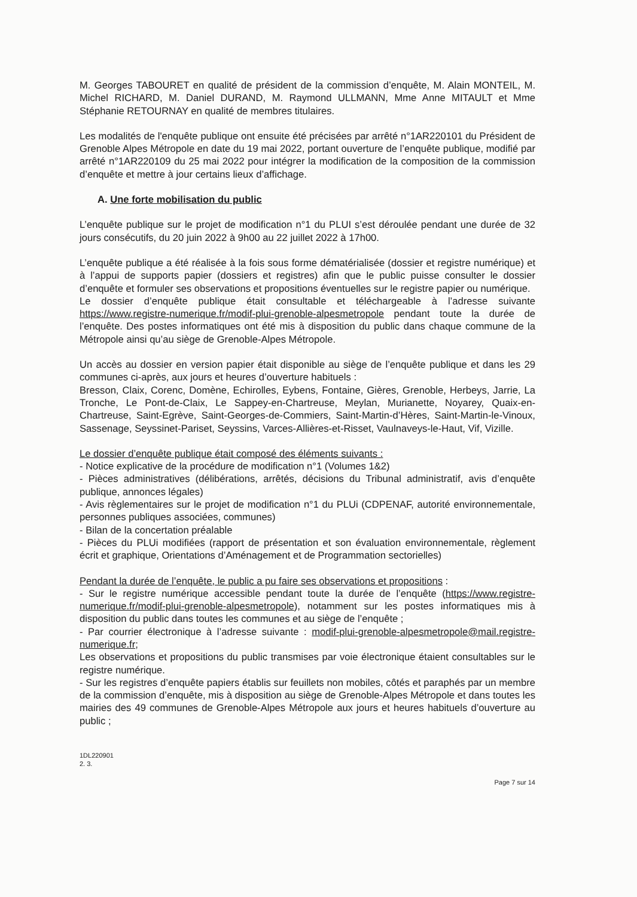M. Georges TABOURET en qualité de président de la commission d’enquête, M. Alain MONTEIL, M. Michel RICHARD, M. Daniel DURAND, M. Raymond ULLMANN, Mme Anne MITAULT et Mme Stéphanie RETOURNAY en qualité de membres titulaires.
Les modalités de l'enquête publique ont ensuite été précisées par arrêté n°1AR220101 du Président de Grenoble Alpes Métropole en date du 19 mai 2022, portant ouverture de l’enquête publique, modifié par arrêté n°1AR220109 du 25 mai 2022 pour intégrer la modification de la composition de la commission d’enquête et mettre à jour certains lieux d’affichage.
A. Une forte mobilisation du public
L’enquête publique sur le projet de modification n°1 du PLUI s’est déroulée pendant une durée de 32 jours consécutifs, du 20 juin 2022 à 9h00 au 22 juillet 2022 à 17h00.
L’enquête publique a été réalisée à la fois sous forme dématérialisée (dossier et registre numérique) et à l’appui de supports papier (dossiers et registres) afin que le public puisse consulter le dossier d’enquête et formuler ses observations et propositions éventuelles sur le registre papier ou numérique.
Le dossier d’enquête publique était consultable et téléchargeable à l’adresse suivante https://www.registre-numerique.fr/modif-plui-grenoble-alpesmetropole pendant toute la durée de l’enquête. Des postes informatiques ont été mis à disposition du public dans chaque commune de la Métropole ainsi qu’au siège de Grenoble-Alpes Métropole.
Un accès au dossier en version papier était disponible au siège de l’enquête publique et dans les 29 communes ci-après, aux jours et heures d’ouverture habituels :
Bresson, Claix, Corenc, Domène, Echirolles, Eybens, Fontaine, Gières, Grenoble, Herbeys, Jarrie, La Tronche, Le Pont-de-Claix, Le Sappey-en-Chartreuse, Meylan, Murianette, Noyarey, Quaix-en-Chartreuse, Saint-Egrève, Saint-Georges-de-Commiers, Saint-Martin-d’Hères, Saint-Martin-le-Vinoux, Sassenage, Seyssinet-Pariset, Seyssins, Varces-Allières-et-Risset, Vaulnaveys-le-Haut, Vif, Vizille.
Le dossier d’enquête publique était composé des éléments suivants :
- Notice explicative de la procédure de modification n°1 (Volumes 1&2)
- Pièces administratives (délibérations, arrêtés, décisions du Tribunal administratif, avis d’enquête publique, annonces légales)
- Avis règlementaires sur le projet de modification n°1 du PLUi (CDPENAF, autorité environnementale, personnes publiques associées, communes)
- Bilan de la concertation préalable
- Pièces du PLUi modifiées (rapport de présentation et son évaluation environnementale, règlement écrit et graphique, Orientations d’Aménagement et de Programmation sectorielles)
Pendant la durée de l’enquête, le public a pu faire ses observations et propositions :
- Sur le registre numérique accessible pendant toute la durée de l’enquête (https://www.registre-numerique.fr/modif-plui-grenoble-alpesmetropole), notamment sur les postes informatiques mis à disposition du public dans toutes les communes et au siège de l’enquête ;
- Par courrier électronique à l’adresse suivante : modif-plui-grenoble-alpesmetropole@mail.registre-numerique.fr;
Les observations et propositions du public transmises par voie électronique étaient consultables sur le registre numérique.
- Sur les registres d’enquête papiers établis sur feuillets non mobiles, côtés et paraphés par un membre de la commission d’enquête, mis à disposition au siège de Grenoble-Alpes Métropole et dans toutes les mairies des 49 communes de Grenoble-Alpes Métropole aux jours et heures habituels d’ouverture au public ;
1DL220901
2. 3.
Page 7 sur 14